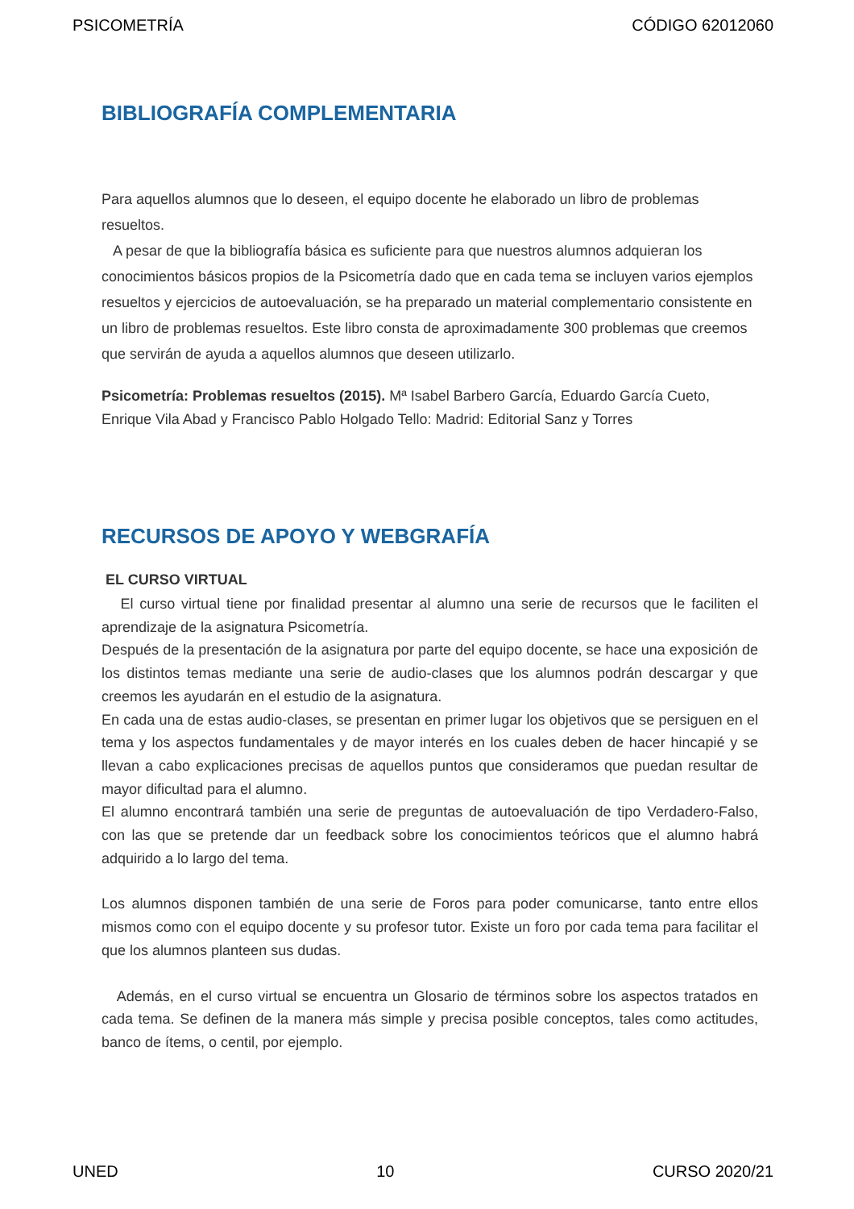PSICOMETRÍA CÓDIGO 62012060
BIBLIOGRAFÍA COMPLEMENTARIA
Para aquellos alumnos que lo deseen, el equipo docente he elaborado un libro de problemas resueltos.
A pesar de que la bibliografía básica es suficiente para que nuestros alumnos adquieran los conocimientos básicos propios de la Psicometría dado que en cada tema se incluyen varios ejemplos resueltos y ejercicios de autoevaluación, se ha preparado un material complementario consistente en un libro de problemas resueltos. Este libro consta de aproximadamente 300 problemas que creemos que servirán de ayuda a aquellos alumnos que deseen utilizarlo.
Psicometría: Problemas resueltos (2015). Mª Isabel Barbero García, Eduardo García Cueto, Enrique Vila Abad y Francisco Pablo Holgado Tello: Madrid: Editorial Sanz y Torres
RECURSOS DE APOYO Y WEBGRAFÍA
EL CURSO VIRTUAL
El curso virtual tiene por finalidad presentar al alumno una serie de recursos que le faciliten el aprendizaje de la asignatura Psicometría.
Después de la presentación de la asignatura por parte del equipo docente, se hace una exposición de los distintos temas mediante una serie de audio-clases que los alumnos podrán descargar y que creemos les ayudarán en el estudio de la asignatura.
En cada una de estas audio-clases, se presentan en primer lugar los objetivos que se persiguen en el tema y los aspectos fundamentales y de mayor interés en los cuales deben de hacer hincapié y se llevan a cabo explicaciones precisas de aquellos puntos que consideramos que puedan resultar de mayor dificultad para el alumno.
El alumno encontrará también una serie de preguntas de autoevaluación de tipo Verdadero-Falso, con las que se pretende dar un feedback sobre los conocimientos teóricos que el alumno habrá adquirido a lo largo del tema.
Los alumnos disponen también de una serie de Foros para poder comunicarse, tanto entre ellos mismos como con el equipo docente y su profesor tutor. Existe un foro por cada tema para facilitar el que los alumnos planteen sus dudas.
Además, en el curso virtual se encuentra un Glosario de términos sobre los aspectos tratados en cada tema. Se definen de la manera más simple y precisa posible conceptos, tales como actitudes, banco de ítems, o centil, por ejemplo.
UNED 10 CURSO 2020/21